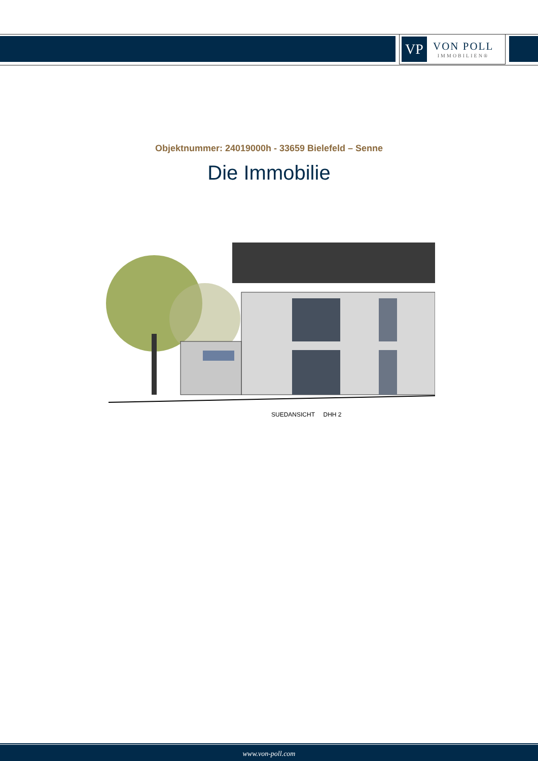VP
VON POLL
IMMOBILIEN®
Objektnummer: 24019000h - 33659 Bielefeld – Senne
Die Immobilie
SUEDANSICHT DHH 2
www.von-poll.com